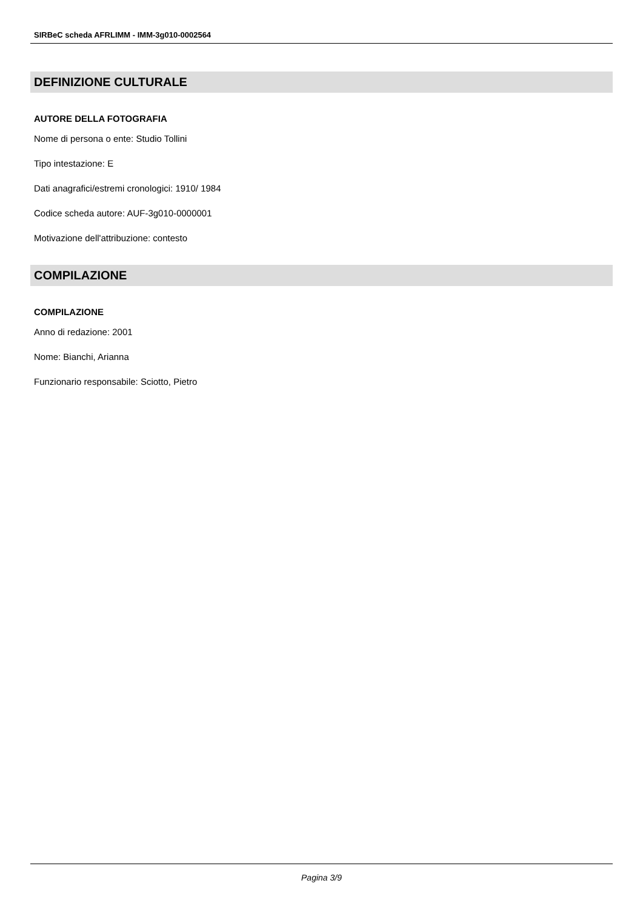SIRBeC scheda AFRLIMM - IMM-3g010-0002564
DEFINIZIONE CULTURALE
AUTORE DELLA FOTOGRAFIA
Nome di persona o ente: Studio Tollini
Tipo intestazione: E
Dati anagrafici/estremi cronologici: 1910/ 1984
Codice scheda autore: AUF-3g010-0000001
Motivazione dell'attribuzione: contesto
COMPILAZIONE
COMPILAZIONE
Anno di redazione: 2001
Nome: Bianchi, Arianna
Funzionario responsabile: Sciotto, Pietro
Pagina 3/9